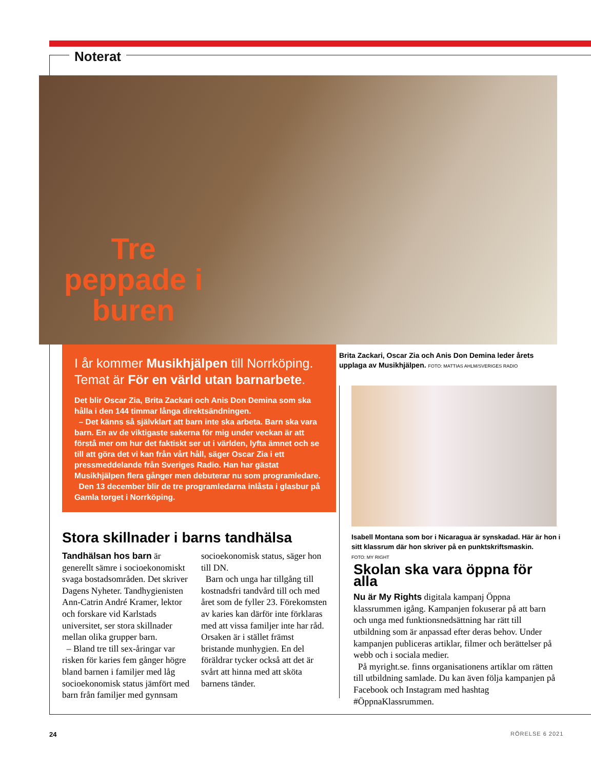Noterat
Tre peppade i buren
I år kommer Musikhjälpen till Norrköping. Temat är För en värld utan barnarbete.
Det blir Oscar Zia, Brita Zackari och Anis Don Demina som ska hålla i den 144 timmar långa direktsändningen.
– Det känns så självklart att barn inte ska arbeta. Barn ska vara barn. En av de viktigaste sakerna för mig under veckan är att förstå mer om hur det faktiskt ser ut i världen, lyfta ämnet och se till att göra det vi kan från vårt håll, säger Oscar Zia i ett pressmeddelande från Sveriges Radio. Han har gästat Musikhjälpen flera gånger men debuterar nu som programledare.
Den 13 december blir de tre programledarna inlåsta i glasbur på Gamla torget i Norrköping.
Brita Zackari, Oscar Zia och Anis Don Demina leder årets upplaga av Musikhjälpen. FOTO: MATTIAS AHLM/SVERIGES RADIO
Isabell Montana som bor i Nicaragua är synskadad. Här är hon i sitt klassrum där hon skriver på en punktskriftsmaskin.
FOTO: MY RIGHT
Stora skillnader i barns tandhälsa
Tandhälsan hos barn är generellt sämre i socioekonomiskt svaga bostadsområden. Det skriver Dagens Nyheter. Tandhygienisten Ann-Catrin André Kramer, lektor och forskare vid Karlstads universitet, ser stora skillnader mellan olika grupper barn.
– Bland tre till sex-åringar var risken för karies fem gånger högre bland barnen i familjer med låg socioekonomisk status jämfört med barn från familjer med gynnsam socioekonomisk status, säger hon till DN.
Barn och unga har tillgång till kostnadsfri tandvård till och med året som de fyller 23. Förekomsten av karies kan därför inte förklaras med att vissa familjer inte har råd. Orsaken är i stället främst bristande munhygien. En del föräldrar tycker också att det är svårt att hinna med att sköta barnens tänder.
Skolan ska vara öppna för alla
Nu är My Rights digitala kampanj Öppna klassrummen igång. Kampanjen fokuserar på att barn och unga med funktionsnedsättning har rätt till utbildning som är anpassad efter deras behov. Under kampanjen publiceras artiklar, filmer och berättelser på webb och i sociala medier.
På myright.se. finns organisationens artiklar om rätten till utbildning samlade. Du kan även följa kampanjen på Facebook och Instagram med hashtag #ÖppnaKlassrummen.
24 RÖRELSE 6 2021